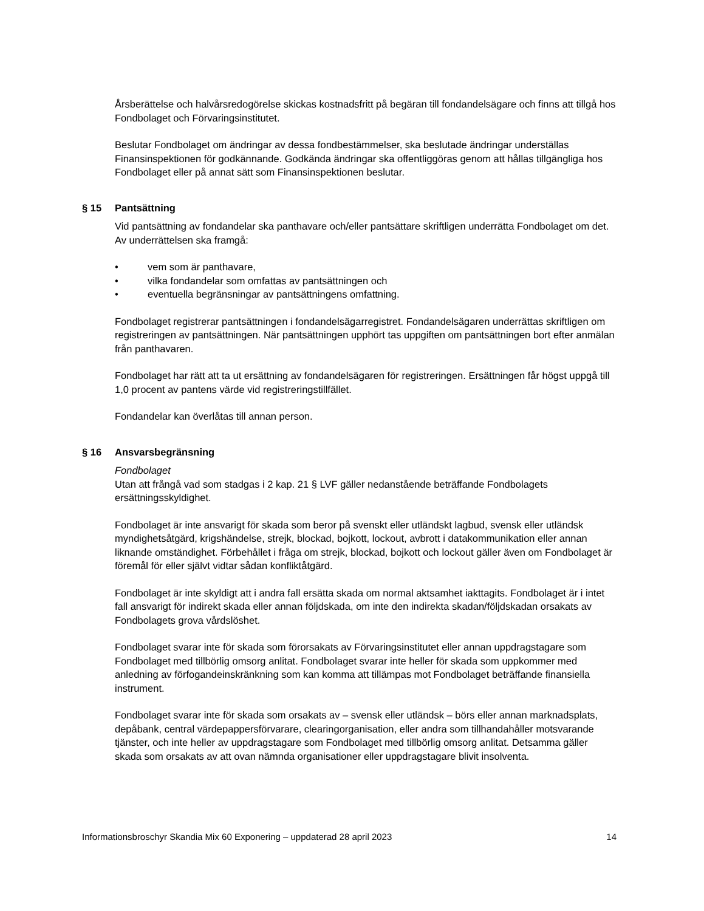Årsberättelse och halvårsredogörelse skickas kostnadsfritt på begäran till fondandelsägare och finns att tillgå hos Fondbolaget och Förvaringsinstitutet.
Beslutar Fondbolaget om ändringar av dessa fondbestämmelser, ska beslutade ändringar underställas Finansinspektionen för godkännande. Godkända ändringar ska offentliggöras genom att hållas tillgängliga hos Fondbolaget eller på annat sätt som Finansinspektionen beslutar.
§ 15 Pantsättning
Vid pantsättning av fondandelar ska panthavare och/eller pantsättare skriftligen underrätta Fondbolaget om det. Av underrättelsen ska framgå:
• vem som är panthavare,
• vilka fondandelar som omfattas av pantsättningen och
• eventuella begränsningar av pantsättningens omfattning.
Fondbolaget registrerar pantsättningen i fondandelsägarregistret. Fondandelsägaren underrättas skriftligen om registreringen av pantsättningen. När pantsättningen upphört tas uppgiften om pantsättningen bort efter anmälan från panthavaren.
Fondbolaget har rätt att ta ut ersättning av fondandelsägaren för registreringen. Ersättningen får högst uppgå till 1,0 procent av pantens värde vid registreringstillfället.
Fondandelar kan överlåtas till annan person.
§ 16 Ansvarsbegränsning
Fondbolaget
Utan att frångå vad som stadgas i 2 kap. 21 § LVF gäller nedanstående beträffande Fondbolagets ersättningsskyldighet.
Fondbolaget är inte ansvarigt för skada som beror på svenskt eller utländskt lagbud, svensk eller utländsk myndighetsåtgärd, krigshändelse, strejk, blockad, bojkott, lockout, avbrott i datakommunikation eller annan liknande omständighet. Förbehållet i fråga om strejk, blockad, bojkott och lockout gäller även om Fondbolaget är föremål för eller självt vidtar sådan konfliktåtgärd.
Fondbolaget är inte skyldigt att i andra fall ersätta skada om normal aktsamhet iakttagits. Fondbolaget är i intet fall ansvarigt för indirekt skada eller annan följdskada, om inte den indirekta skadan/följdskadan orsakats av Fondbolagets grova vårdslöshet.
Fondbolaget svarar inte för skada som förorsakats av Förvaringsinstitutet eller annan uppdragstagare som Fondbolaget med tillbörlig omsorg anlitat. Fondbolaget svarar inte heller för skada som uppkommer med anledning av förfogandeinskränkning som kan komma att tillämpas mot Fondbolaget beträffande finansiella instrument.
Fondbolaget svarar inte för skada som orsakats av – svensk eller utländsk – börs eller annan marknadsplats, depåbank, central värdepappersförvarare, clearingorganisation, eller andra som tillhandahåller motsvarande tjänster, och inte heller av uppdragstagare som Fondbolaget med tillbörlig omsorg anlitat. Detsamma gäller skada som orsakats av att ovan nämnda organisationer eller uppdragstagare blivit insolventa.
Informationsbroschyr Skandia Mix 60 Exponering – uppdaterad 28 april 2023 14